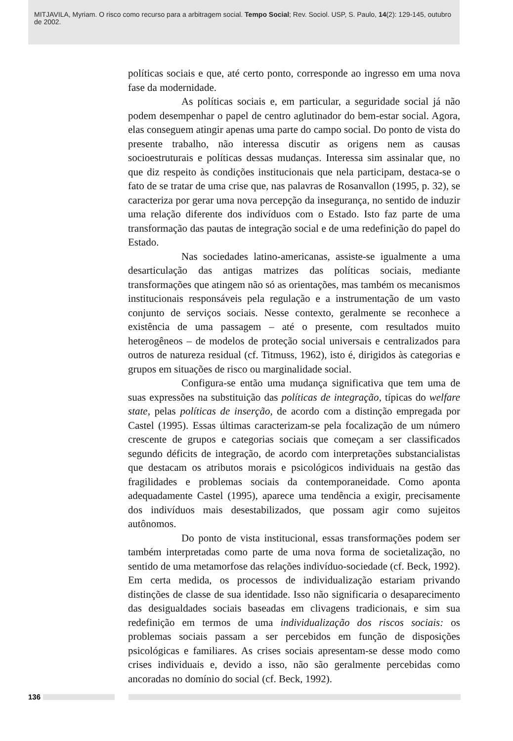MITJAVILA, Myriam. O risco como recurso para a arbitragem social. Tempo Social; Rev. Sociol. USP, S. Paulo, 14(2): 129-145, outubro de 2002.
políticas sociais e que, até certo ponto, corresponde ao ingresso em uma nova fase da modernidade.
As políticas sociais e, em particular, a seguridade social já não podem desempenhar o papel de centro aglutinador do bem-estar social. Agora, elas conseguem atingir apenas uma parte do campo social. Do ponto de vista do presente trabalho, não interessa discutir as origens nem as causas socioestruturais e políticas dessas mudanças. Interessa sim assinalar que, no que diz respeito às condições institucionais que nela participam, destaca-se o fato de se tratar de uma crise que, nas palavras de Rosanvallon (1995, p. 32), se caracteriza por gerar uma nova percepção da insegurança, no sentido de induzir uma relação diferente dos indivíduos com o Estado. Isto faz parte de uma transformação das pautas de integração social e de uma redefinição do papel do Estado.
Nas sociedades latino-americanas, assiste-se igualmente a uma desarticulação das antigas matrizes das políticas sociais, mediante transformações que atingem não só as orientações, mas também os mecanismos institucionais responsáveis pela regulação e a instrumentação de um vasto conjunto de serviços sociais. Nesse contexto, geralmente se reconhece a existência de uma passagem – até o presente, com resultados muito heterogêneos – de modelos de proteção social universais e centralizados para outros de natureza residual (cf. Titmuss, 1962), isto é, dirigidos às categorias e grupos em situações de risco ou marginalidade social.
Configura-se então uma mudança significativa que tem uma de suas expressões na substituição das políticas de integração, típicas do welfare state, pelas políticas de inserção, de acordo com a distinção empregada por Castel (1995). Essas últimas caracterizam-se pela focalização de um número crescente de grupos e categorias sociais que começam a ser classificados segundo déficits de integração, de acordo com interpretações substancialistas que destacam os atributos morais e psicológicos individuais na gestão das fragilidades e problemas sociais da contemporaneidade. Como aponta adequadamente Castel (1995), aparece uma tendência a exigir, precisamente dos indivíduos mais desestabilizados, que possam agir como sujeitos autônomos.
Do ponto de vista institucional, essas transformações podem ser também interpretadas como parte de uma nova forma de societalização, no sentido de uma metamorfose das relações indivíduo-sociedade (cf. Beck, 1992). Em certa medida, os processos de individualização estariam privando distinções de classe de sua identidade. Isso não significaria o desaparecimento das desigualdades sociais baseadas em clivagens tradicionais, e sim sua redefinição em termos de uma individualização dos riscos sociais: os problemas sociais passam a ser percebidos em função de disposições psicológicas e familiares. As crises sociais apresentam-se desse modo como crises individuais e, devido a isso, não são geralmente percebidas como ancoradas no domínio do social (cf. Beck, 1992).
136